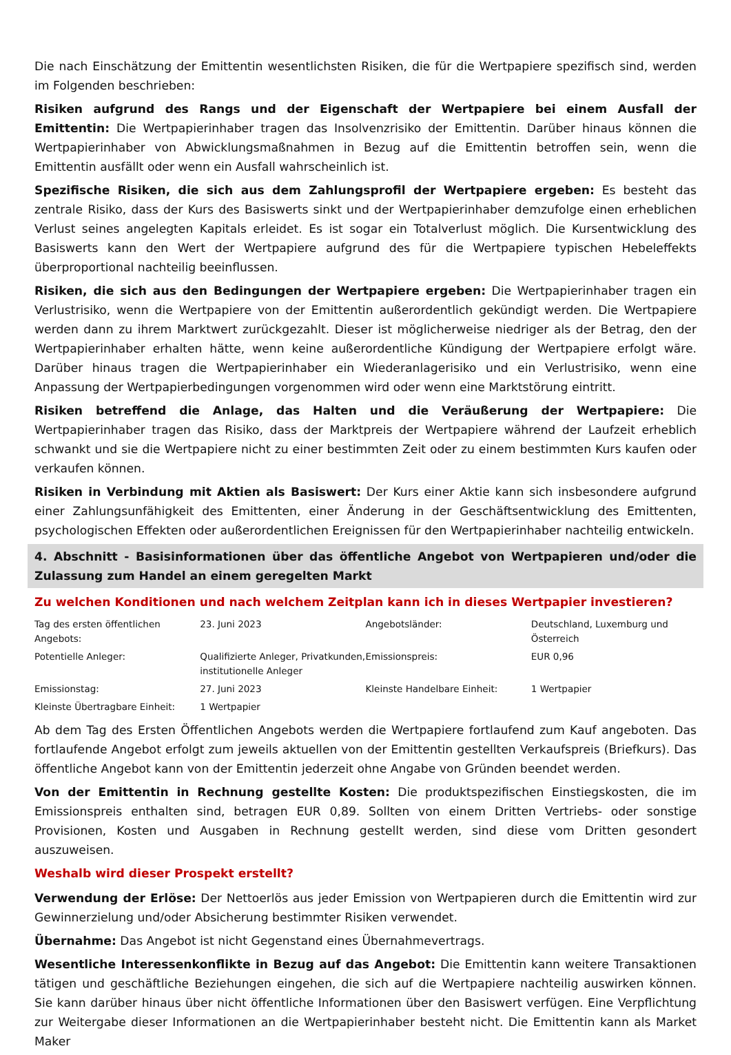Die nach Einschätzung der Emittentin wesentlichsten Risiken, die für die Wertpapiere spezifisch sind, werden im Folgenden beschrieben:
Risiken aufgrund des Rangs und der Eigenschaft der Wertpapiere bei einem Ausfall der Emittentin: Die Wertpapierinhaber tragen das Insolvenzrisiko der Emittentin. Darüber hinaus können die Wertpapierinhaber von Abwicklungsmaßnahmen in Bezug auf die Emittentin betroffen sein, wenn die Emittentin ausfällt oder wenn ein Ausfall wahrscheinlich ist.
Spezifische Risiken, die sich aus dem Zahlungsprofil der Wertpapiere ergeben: Es besteht das zentrale Risiko, dass der Kurs des Basiswerts sinkt und der Wertpapierinhaber demzufolge einen erheblichen Verlust seines angelegten Kapitals erleidet. Es ist sogar ein Totalverlust möglich. Die Kursentwicklung des Basiswerts kann den Wert der Wertpapiere aufgrund des für die Wertpapiere typischen Hebeleffekts überproportional nachteilig beeinflussen.
Risiken, die sich aus den Bedingungen der Wertpapiere ergeben: Die Wertpapierinhaber tragen ein Verlustrisiko, wenn die Wertpapiere von der Emittentin außerordentlich gekündigt werden. Die Wertpapiere werden dann zu ihrem Marktwert zurückgezahlt. Dieser ist möglicherweise niedriger als der Betrag, den der Wertpapierinhaber erhalten hätte, wenn keine außerordentliche Kündigung der Wertpapiere erfolgt wäre. Darüber hinaus tragen die Wertpapierinhaber ein Wiederanlagerisiko und ein Verlustrisiko, wenn eine Anpassung der Wertpapierbedingungen vorgenommen wird oder wenn eine Marktstörung eintritt.
Risiken betreffend die Anlage, das Halten und die Veräußerung der Wertpapiere: Die Wertpapierinhaber tragen das Risiko, dass der Marktpreis der Wertpapiere während der Laufzeit erheblich schwankt und sie die Wertpapiere nicht zu einer bestimmten Zeit oder zu einem bestimmten Kurs kaufen oder verkaufen können.
Risiken in Verbindung mit Aktien als Basiswert: Der Kurs einer Aktie kann sich insbesondere aufgrund einer Zahlungsunfähigkeit des Emittenten, einer Änderung in der Geschäftsentwicklung des Emittenten, psychologischen Effekten oder außerordentlichen Ereignissen für den Wertpapierinhaber nachteilig entwickeln.
4. Abschnitt - Basisinformationen über das öffentliche Angebot von Wertpapieren und/oder die Zulassung zum Handel an einem geregelten Markt
Zu welchen Konditionen und nach welchem Zeitplan kann ich in dieses Wertpapier investieren?
| Tag des ersten öffentlichen Angebots: | 23. Juni 2023 | Angebotsländer: | Deutschland, Luxemburg und Österreich |
| Potentielle Anleger: | Qualifizierte Anleger, Privatkunden, institutionelle Anleger | Emissionspreis: | EUR 0,96 |
| Emissionstag: | 27. Juni 2023 | Kleinste Handelbare Einheit: | 1 Wertpapier |
| Kleinste Übertragbare Einheit: | 1 Wertpapier | | |
Ab dem Tag des Ersten Öffentlichen Angebots werden die Wertpapiere fortlaufend zum Kauf angeboten. Das fortlaufende Angebot erfolgt zum jeweils aktuellen von der Emittentin gestellten Verkaufspreis (Briefkurs). Das öffentliche Angebot kann von der Emittentin jederzeit ohne Angabe von Gründen beendet werden.
Von der Emittentin in Rechnung gestellte Kosten: Die produktspezifischen Einstiegskosten, die im Emissionspreis enthalten sind, betragen EUR 0,89. Sollten von einem Dritten Vertriebs- oder sonstige Provisionen, Kosten und Ausgaben in Rechnung gestellt werden, sind diese vom Dritten gesondert auszuweisen.
Weshalb wird dieser Prospekt erstellt?
Verwendung der Erlöse: Der Nettoerlös aus jeder Emission von Wertpapieren durch die Emittentin wird zur Gewinnerzielung und/oder Absicherung bestimmter Risiken verwendet.
Übernahme: Das Angebot ist nicht Gegenstand eines Übernahmevertrags.
Wesentliche Interessenkonflikte in Bezug auf das Angebot: Die Emittentin kann weitere Transaktionen tätigen und geschäftliche Beziehungen eingehen, die sich auf die Wertpapiere nachteilig auswirken können. Sie kann darüber hinaus über nicht öffentliche Informationen über den Basiswert verfügen. Eine Verpflichtung zur Weitergabe dieser Informationen an die Wertpapierinhaber besteht nicht. Die Emittentin kann als Market Maker